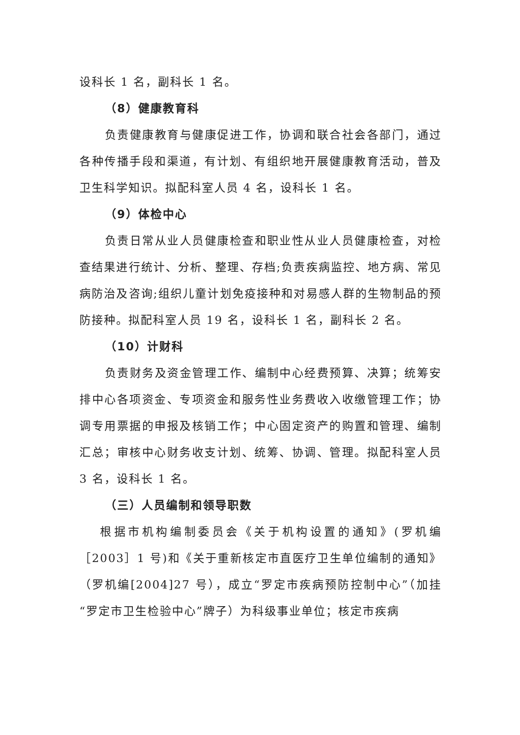设科长 1 名，副科长 1 名。
（8）健康教育科
负责健康教育与健康促进工作，协调和联合社会各部门，通过各种传播手段和渠道，有计划、有组织地开展健康教育活动，普及卫生科学知识。拟配科室人员 4 名，设科长 1 名。
（9）体检中心
负责日常从业人员健康检查和职业性从业人员健康检查，对检查结果进行统计、分析、整理、存档;负责疾病监控、地方病、常见病防治及咨询;组织儿童计划免疫接种和对易感人群的生物制品的预防接种。拟配科室人员 19 名，设科长 1 名，副科长 2 名。
（10）计财科
负责财务及资金管理工作、编制中心经费预算、决算；统筹安排中心各项资金、专项资金和服务性业务费收入收缴管理工作；协调专用票据的申报及核销工作；中心固定资产的购置和管理、编制汇总；审核中心财务收支计划、统筹、协调、管理。拟配科室人员 3 名，设科长 1 名。
（三）人员编制和领导职数
根据市机构编制委员会《关于机构设置的通知》(罗机编［2003］1 号)和《关于重新核定市直医疗卫生单位编制的通知》（罗机编[2004]27 号），成立“罗定市疾病预防控制中心”（加挂“罗定市卫生检验中心”牌子）为科级事业单位；核定市疾病